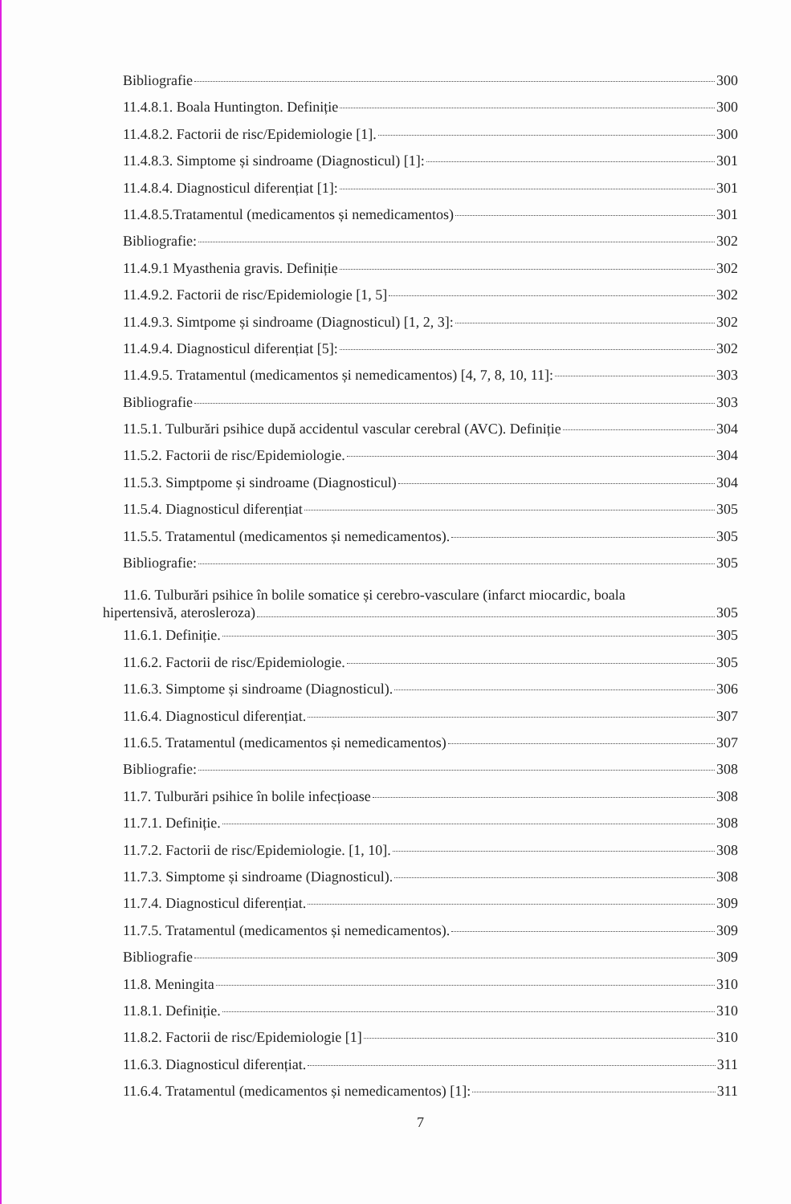Bibliografie 300
11.4.8.1. Boala Huntington. Definiție 300
11.4.8.2. Factorii de risc/Epidemiologie [1]. 300
11.4.8.3. Simptome și sindroame (Diagnosticul) [1]: 301
11.4.8.4. Diagnosticul diferențiat [1]: 301
11.4.8.5.Tratamentul (medicamentos și nemedicamentos) 301
Bibliografie: 302
11.4.9.1 Myasthenia gravis. Definiție 302
11.4.9.2. Factorii de risc/Epidemiologie [1, 5] 302
11.4.9.3. Simtpome și sindroame (Diagnosticul) [1, 2, 3]: 302
11.4.9.4. Diagnosticul diferențiat [5]: 302
11.4.9.5. Tratamentul (medicamentos și nemedicamentos) [4, 7, 8, 10, 11]: 303
Bibliografie 303
11.5.1. Tulburări psihice după accidentul vascular cerebral (AVC). Definiție 304
11.5.2. Factorii de risc/Epidemiologie. 304
11.5.3. Simptpome și sindroame (Diagnosticul) 304
11.5.4. Diagnosticul diferențiat 305
11.5.5. Tratamentul (medicamentos și nemedicamentos). 305
Bibliografie: 305
11.6. Tulburări psihice în bolile somatice și cerebro-vasculare (infarct miocardic, boala
hipertensivă, aterosleroza) 305
11.6.1. Definiție. 305
11.6.2. Factorii de risc/Epidemiologie. 305
11.6.3. Simptome și sindroame (Diagnosticul). 306
11.6.4. Diagnosticul diferențiat. 307
11.6.5. Tratamentul (medicamentos și nemedicamentos) 307
Bibliografie: 308
11.7. Tulburări psihice în bolile infecțioase 308
11.7.1. Definiție. 308
11.7.2. Factorii de risc/Epidemiologie. [1, 10]. 308
11.7.3. Simptome și sindroame (Diagnosticul). 308
11.7.4. Diagnosticul diferențiat. 309
11.7.5. Tratamentul (medicamentos și nemedicamentos). 309
Bibliografie 309
11.8. Meningita 310
11.8.1. Definiție. 310
11.8.2. Factorii de risc/Epidemiologie [1] 310
11.6.3. Diagnosticul diferențiat. 311
11.6.4. Tratamentul (medicamentos și nemedicamentos) [1]: 311
7